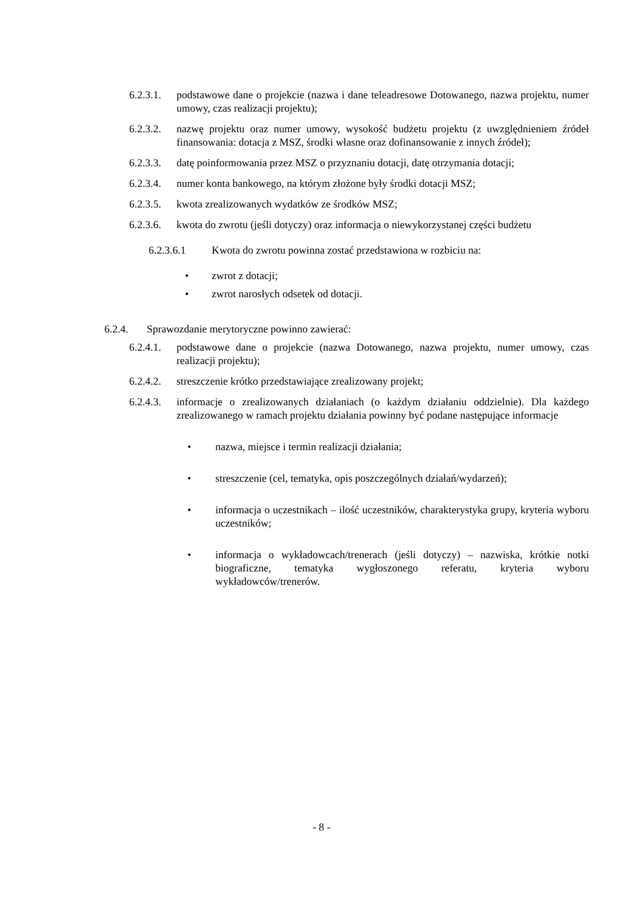6.2.3.1. podstawowe dane o projekcie (nazwa i dane teleadresowe Dotowanego, nazwa projektu, numer umowy, czas realizacji projektu);
6.2.3.2. nazwę projektu oraz numer umowy, wysokość budżetu projektu (z uwzględnieniem źródeł finansowania: dotacja z MSZ, środki własne oraz dofinansowanie z innych źródeł);
6.2.3.3. datę poinformowania przez MSZ o przyznaniu dotacji, datę otrzymania dotacji;
6.2.3.4. numer konta bankowego, na którym złożone były środki dotacji MSZ;
6.2.3.5. kwota zrealizowanych wydatków ze środków MSZ;
6.2.3.6. kwota do zwrotu (jeśli dotyczy) oraz informacja o niewykorzystanej części budżetu
6.2.3.6.1 Kwota do zwrotu powinna zostać przedstawiona w rozbiciu na:
• zwrot z dotacji;
• zwrot narosłych odsetek od dotacji.
6.2.4. Sprawozdanie merytoryczne powinno zawierać:
6.2.4.1. podstawowe dane o projekcie (nazwa Dotowanego, nazwa projektu, numer umowy, czas realizacji projektu);
6.2.4.2. streszczenie krótko przedstawiające zrealizowany projekt;
6.2.4.3. informacje o zrealizowanych działaniach (o każdym działaniu oddzielnie). Dla każdego zrealizowanego w ramach projektu działania powinny być podane następujące informacje
• nazwa, miejsce i termin realizacji działania;
• streszczenie (cel, tematyka, opis poszczególnych działań/wydarzeń);
• informacja o uczestnikach – ilość uczestników, charakterystyka grupy, kryteria wyboru uczestników;
• informacja o wykładowcach/trenerach (jeśli dotyczy) – nazwiska, krótkie notki biograficzne, tematyka wygłoszonego referatu, kryteria wyboru wykładowców/trenerów.
- 8 -